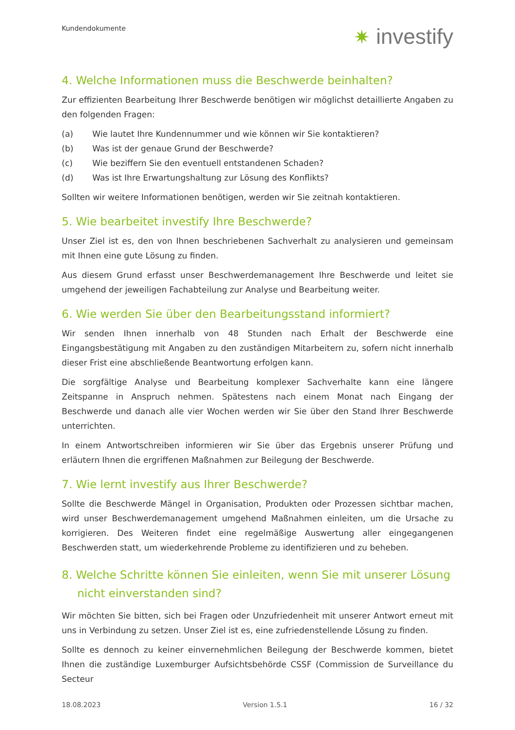Kundendokumente
✷ investify
4. Welche Informationen muss die Beschwerde beinhalten?
Zur effizienten Bearbeitung Ihrer Beschwerde benötigen wir möglichst detaillierte Angaben zu den folgenden Fragen:
(a) Wie lautet Ihre Kundennummer und wie können wir Sie kontaktieren?
(b) Was ist der genaue Grund der Beschwerde?
(c) Wie beziffern Sie den eventuell entstandenen Schaden?
(d) Was ist Ihre Erwartungshaltung zur Lösung des Konflikts?
Sollten wir weitere Informationen benötigen, werden wir Sie zeitnah kontaktieren.
5. Wie bearbeitet investify Ihre Beschwerde?
Unser Ziel ist es, den von Ihnen beschriebenen Sachverhalt zu analysieren und gemeinsam mit Ihnen eine gute Lösung zu finden.
Aus diesem Grund erfasst unser Beschwerdemanagement Ihre Beschwerde und leitet sie umgehend der jeweiligen Fachabteilung zur Analyse und Bearbeitung weiter.
6. Wie werden Sie über den Bearbeitungsstand informiert?
Wir senden Ihnen innerhalb von 48 Stunden nach Erhalt der Beschwerde eine Eingangsbestätigung mit Angaben zu den zuständigen Mitarbeitern zu, sofern nicht innerhalb dieser Frist eine abschließende Beantwortung erfolgen kann.
Die sorgfältige Analyse und Bearbeitung komplexer Sachverhalte kann eine längere Zeitspanne in Anspruch nehmen. Spätestens nach einem Monat nach Eingang der Beschwerde und danach alle vier Wochen werden wir Sie über den Stand Ihrer Beschwerde unterrichten.
In einem Antwortschreiben informieren wir Sie über das Ergebnis unserer Prüfung und erläutern Ihnen die ergriffenen Maßnahmen zur Beilegung der Beschwerde.
7. Wie lernt investify aus Ihrer Beschwerde?
Sollte die Beschwerde Mängel in Organisation, Produkten oder Prozessen sichtbar machen, wird unser Beschwerdemanagement umgehend Maßnahmen einleiten, um die Ursache zu korrigieren. Des Weiteren findet eine regelmäßige Auswertung aller eingegangenen Beschwerden statt, um wiederkehrende Probleme zu identifizieren und zu beheben.
8. Welche Schritte können Sie einleiten, wenn Sie mit unserer Lösung nicht einverstanden sind?
Wir möchten Sie bitten, sich bei Fragen oder Unzufriedenheit mit unserer Antwort erneut mit uns in Verbindung zu setzen. Unser Ziel ist es, eine zufriedenstellende Lösung zu finden.
Sollte es dennoch zu keiner einvernehmlichen Beilegung der Beschwerde kommen, bietet Ihnen die zuständige Luxemburger Aufsichtsbehörde CSSF (Commission de Surveillance du Secteur
18.08.2023 Version 1.5.1 16 / 32